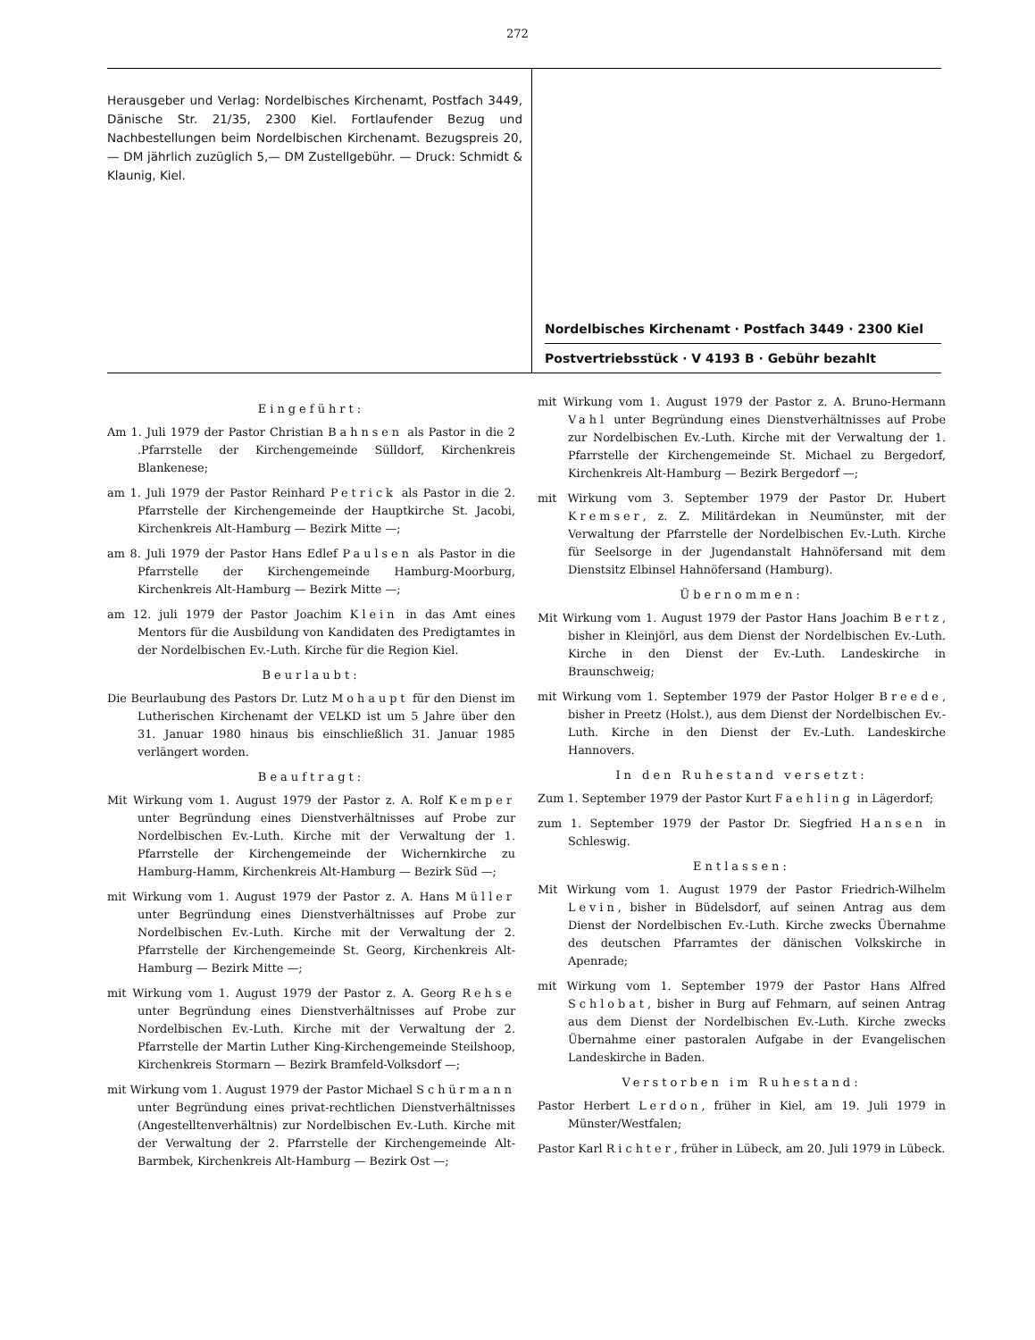272
Herausgeber und Verlag: Nordelbisches Kirchenamt, Postfach 3449, Dänische Str. 21/35, 2300 Kiel. Fortlaufender Bezug und Nachbestellungen beim Nordelbischen Kirchenamt. Bezugspreis 20,— DM jährlich zuzüglich 5,— DM Zustellgebühr. — Druck: Schmidt & Klaunig, Kiel.
Nordelbisches Kirchenamt · Postfach 3449 · 2300 Kiel
Postvertriebsstück · V 4193 B · Gebühr bezahlt
Eingeführt:
Am 1. Juli 1979 der Pastor Christian Bahnsen als Pastor in die 2 .Pfarrstelle der Kirchengemeinde Sülldorf, Kirchenkreis Blankenese;
am 1. Juli 1979 der Pastor Reinhard Petrick als Pastor in die 2. Pfarrstelle der Kirchengemeinde der Hauptkirche St. Jacobi, Kirchenkreis Alt-Hamburg — Bezirk Mitte —;
am 8. Juli 1979 der Pastor Hans Edlef Paulsen als Pastor in die Pfarrstelle der Kirchengemeinde Hamburg-Moorburg, Kirchenkreis Alt-Hamburg — Bezirk Mitte —;
am 12. juli 1979 der Pastor Joachim Klein in das Amt eines Mentors für die Ausbildung von Kandidaten des Predigtamtes in der Nordelbischen Ev.-Luth. Kirche für die Region Kiel.
Beurlaubt:
Die Beurlaubung des Pastors Dr. Lutz Mohaupt für den Dienst im Lutherischen Kirchenamt der VELKD ist um 5 Jahre über den 31. Januar 1980 hinaus bis einschließlich 31. Januar 1985 verlängert worden.
Beauftragt:
Mit Wirkung vom 1. August 1979 der Pastor z. A. Rolf Kemper unter Begründung eines Dienstverhältnisses auf Probe zur Nordelbischen Ev.-Luth. Kirche mit der Verwaltung der 1. Pfarrstelle der Kirchengemeinde der Wichernkirche zu Hamburg-Hamm, Kirchenkreis Alt-Hamburg — Bezirk Süd —;
mit Wirkung vom 1. August 1979 der Pastor z. A. Hans Müller unter Begründung eines Dienstverhältnisses auf Probe zur Nordelbischen Ev.-Luth. Kirche mit der Verwaltung der 2. Pfarrstelle der Kirchengemeinde St. Georg, Kirchenkreis Alt-Hamburg — Bezirk Mitte —;
mit Wirkung vom 1. August 1979 der Pastor z. A. Georg Rehse unter Begründung eines Dienstverhältnisses auf Probe zur Nordelbischen Ev.-Luth. Kirche mit der Verwaltung der 2. Pfarrstelle der Martin Luther King-Kirchengemeinde Steilshoop, Kirchenkreis Stormarn — Bezirk Bramfeld-Volksdorf —;
mit Wirkung vom 1. August 1979 der Pastor Michael Schürmann unter Begründung eines privat-rechtlichen Dienstverhältnisses (Angestelltenverhältnis) zur Nordelbischen Ev.-Luth. Kirche mit der Verwaltung der 2. Pfarrstelle der Kirchengemeinde Alt-Barmbek, Kirchenkreis Alt-Hamburg — Bezirk Ost —;
mit Wirkung vom 1. August 1979 der Pastor z. A. Bruno-Hermann Vahl unter Begründung eines Dienstverhältnisses auf Probe zur Nordelbischen Ev.-Luth. Kirche mit der Verwaltung der 1. Pfarrstelle der Kirchengemeinde St. Michael zu Bergedorf, Kirchenkreis Alt-Hamburg — Bezirk Bergedorf —;
mit Wirkung vom 3. September 1979 der Pastor Dr. Hubert Kremser, z. Z. Militärdekan in Neumünster, mit der Verwaltung der Pfarrstelle der Nordelbischen Ev.-Luth. Kirche für Seelsorge in der Jugendanstalt Hahnöfersand mit dem Dienstsitz Elbinsel Hahnöfersand (Hamburg).
Übernommen:
Mit Wirkung vom 1. August 1979 der Pastor Hans Joachim Bertz, bisher in Kleinjörl, aus dem Dienst der Nordelbischen Ev.-Luth. Kirche in den Dienst der Ev.-Luth. Landeskirche in Braunschweig;
mit Wirkung vom 1. September 1979 der Pastor Holger Breede, bisher in Preetz (Holst.), aus dem Dienst der Nordelbischen Ev.-Luth. Kirche in den Dienst der Ev.-Luth. Landeskirche Hannovers.
In den Ruhestand versetzt:
Zum 1. September 1979 der Pastor Kurt Faehling in Lägerdorf;
zum 1. September 1979 der Pastor Dr. Siegfried Hansen in Schleswig.
Entlassen:
Mit Wirkung vom 1. August 1979 der Pastor Friedrich-Wilhelm Levin, bisher in Büdelsdorf, auf seinen Antrag aus dem Dienst der Nordelbischen Ev.-Luth. Kirche zwecks Übernahme des deutschen Pfarramtes der dänischen Volkskirche in Apenrade;
mit Wirkung vom 1. September 1979 der Pastor Hans Alfred Schlobat, bisher in Burg auf Fehmarn, auf seinen Antrag aus dem Dienst der Nordelbischen Ev.-Luth. Kirche zwecks Übernahme einer pastoralen Aufgabe in der Evangelischen Landeskirche in Baden.
Verstorben im Ruhestand:
Pastor Herbert Lerdon, früher in Kiel, am 19. Juli 1979 in Münster/Westfalen;
Pastor Karl Richter, früher in Lübeck, am 20. Juli 1979 in Lübeck.